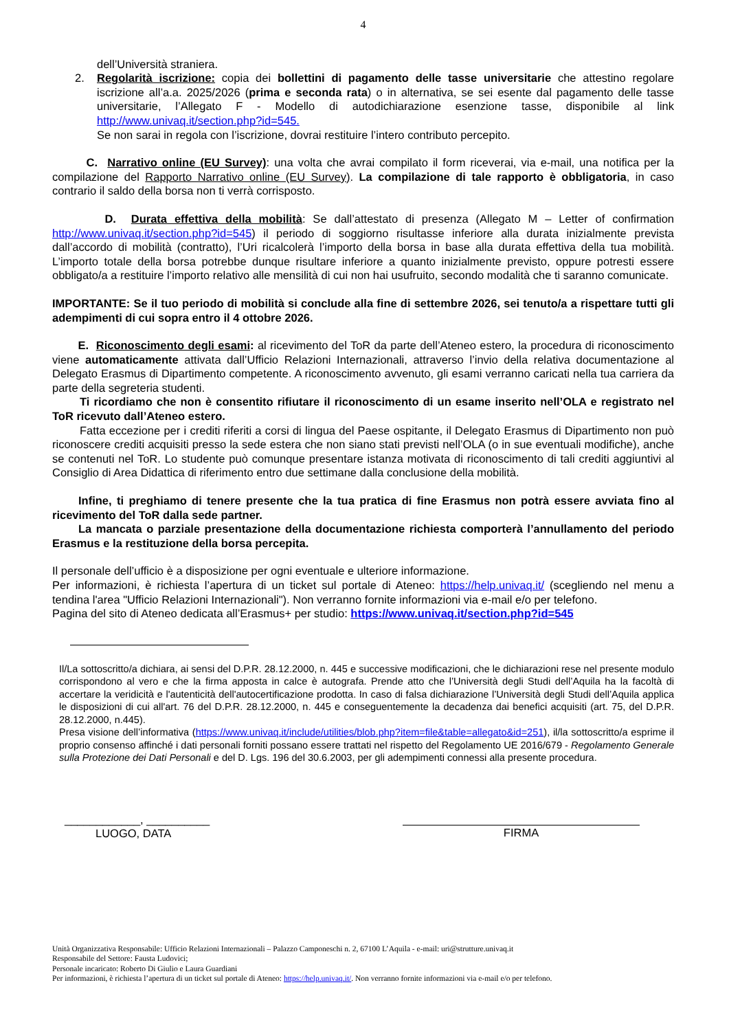4
dell’Università straniera.
2. Regolarità iscrizione: copia dei bollettini di pagamento delle tasse universitarie che attestino regolare iscrizione all’a.a. 2025/2026 (prima e seconda rata) o in alternativa, se sei esente dal pagamento delle tasse universitarie, l’Allegato F - Modello di autodichiarazione esenzione tasse, disponibile al link http://www.univaq.it/section.php?id=545.
Se non sarai in regola con l’iscrizione, dovrai restituire l’intero contributo percepito.
C. Narrativo online (EU Survey): una volta che avrai compilato il form riceverai, via e-mail, una notifica per la compilazione del Rapporto Narrativo online (EU Survey). La compilazione di tale rapporto è obbligatoria, in caso contrario il saldo della borsa non ti verrà corrisposto.
D. Durata effettiva della mobilità: Se dall’attestato di presenza (Allegato M – Letter of confirmation http://www.univaq.it/section.php?id=545) il periodo di soggiorno risultasse inferiore alla durata inizialmente prevista dall’accordo di mobilità (contratto), l’Uri ricalcolerà l’importo della borsa in base alla durata effettiva della tua mobilità. L’importo totale della borsa potrebbe dunque risultare inferiore a quanto inizialmente previsto, oppure potresti essere obbligato/a a restituire l’importo relativo alle mensilità di cui non hai usufruito, secondo modalità che ti saranno comunicate.
IMPORTANTE: Se il tuo periodo di mobilità si conclude alla fine di settembre 2026, sei tenuto/a a rispettare tutti gli adempimenti di cui sopra entro il 4 ottobre 2026.
E. Riconoscimento degli esami: al ricevimento del ToR da parte dell’Ateneo estero, la procedura di riconoscimento viene automaticamente attivata dall’Ufficio Relazioni Internazionali, attraverso l’invio della relativa documentazione al Delegato Erasmus di Dipartimento competente. A riconoscimento avvenuto, gli esami verranno caricati nella tua carriera da parte della segreteria studenti.
Ti ricordiamo che non è consentito rifiutare il riconoscimento di un esame inserito nell’OLA e registrato nel ToR ricevuto dall’Ateneo estero.
Fatta eccezione per i crediti riferiti a corsi di lingua del Paese ospitante, il Delegato Erasmus di Dipartimento non può riconoscere crediti acquisiti presso la sede estera che non siano stati previsti nell’OLA (o in sue eventuali modifiche), anche se contenuti nel ToR. Lo studente può comunque presentare istanza motivata di riconoscimento di tali crediti aggiuntivi al Consiglio di Area Didattica di riferimento entro due settimane dalla conclusione della mobilità.
Infine, ti preghiamo di tenere presente che la tua pratica di fine Erasmus non potrà essere avviata fino al ricevimento del ToR dalla sede partner.
La mancata o parziale presentazione della documentazione richiesta comporterà l’annullamento del periodo Erasmus e la restituzione della borsa percepita.
Il personale dell’ufficio è a disposizione per ogni eventuale e ulteriore informazione.
Per informazioni, è richiesta l’apertura di un ticket sul portale di Ateneo: https://help.univaq.it/ (scegliendo nel menu a tendina l'area "Ufficio Relazioni Internazionali"). Non verranno fornite informazioni via e-mail e/o per telefono.
Pagina del sito di Ateneo dedicata all’Erasmus+ per studio: https://www.univaq.it/section.php?id=545
Il/La sottoscritto/a dichiara, ai sensi del D.P.R. 28.12.2000, n. 445 e successive modificazioni, che le dichiarazioni rese nel presente modulo corrispondono al vero e che la firma apposta in calce è autografa. Prende atto che l’Università degli Studi dell’Aquila ha la facoltà di accertare la veridicità e l'autenticità dell'autocertificazione prodotta. In caso di falsa dichiarazione l’Università degli Studi dell’Aquila applica le disposizioni di cui all'art. 76 del D.P.R. 28.12.2000, n. 445 e conseguentemente la decadenza dai benefici acquisiti (art. 75, del D.P.R. 28.12.2000, n.445).
Presa visione dell’informativa (https://www.univaq.it/include/utilities/blob.php?item=file&table=allegato&id=251), il/la sottoscritto/a esprime il proprio consenso affinché i dati personali forniti possano essere trattati nel rispetto del Regolamento UE 2016/679 - Regolamento Generale sulla Protezione dei Dati Personali e del D. Lgs. 196 del 30.6.2003, per gli adempimenti connessi alla presente procedura.
____________, __________
LUOGO, DATA
FIRMA
Unità Organizzativa Responsabile: Ufficio Relazioni Internazionali – Palazzo Camponeschi n. 2, 67100 L’Aquila - e-mail: uri@strutture.univaq.it
Responsabile del Settore: Fausta Ludovici;
Personale incaricato: Roberto Di Giulio e Laura Guardiani
Per informazioni, è richiesta l’apertura di un ticket sul portale di Ateneo: https://help.univaq.it/. Non verranno fornite informazioni via e-mail e/o per telefono.